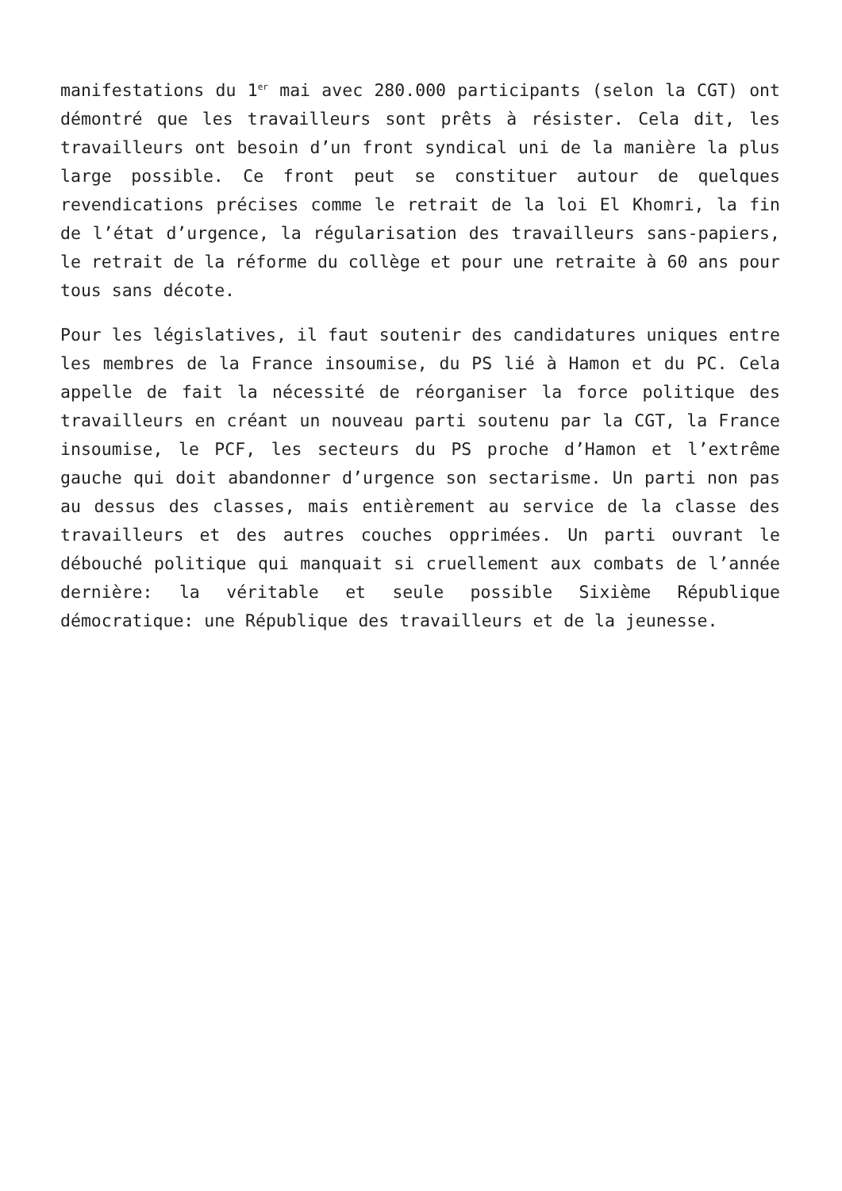manifestations du 1<sup>er</sup> mai avec 280.000 participants (selon la CGT) ont démontré que les travailleurs sont prêts à résister. Cela dit, les travailleurs ont besoin d’un front syndical uni de la manière la plus large possible. Ce front peut se constituer autour de quelques revendications précises comme le retrait de la loi El Khomri, la fin de l’état d’urgence, la régularisation des travailleurs sans-papiers, le retrait de la réforme du collège et pour une retraite à 60 ans pour tous sans décote.
Pour les législatives, il faut soutenir des candidatures uniques entre les membres de la France insoumise, du PS lié à Hamon et du PC. Cela appelle de fait la nécessité de réorganiser la force politique des travailleurs en créant un nouveau parti soutenu par la CGT, la France insoumise, le PCF, les secteurs du PS proche d’Hamon et l’extrême gauche qui doit abandonner d’urgence son sectarisme. Un parti non pas au dessus des classes, mais entièrement au service de la classe des travailleurs et des autres couches opprimées. Un parti ouvrant le débouché politique qui manquait si cruellement aux combats de l’année dernière: la véritable et seule possible Sixième République démocratique: une République des travailleurs et de la jeunesse.